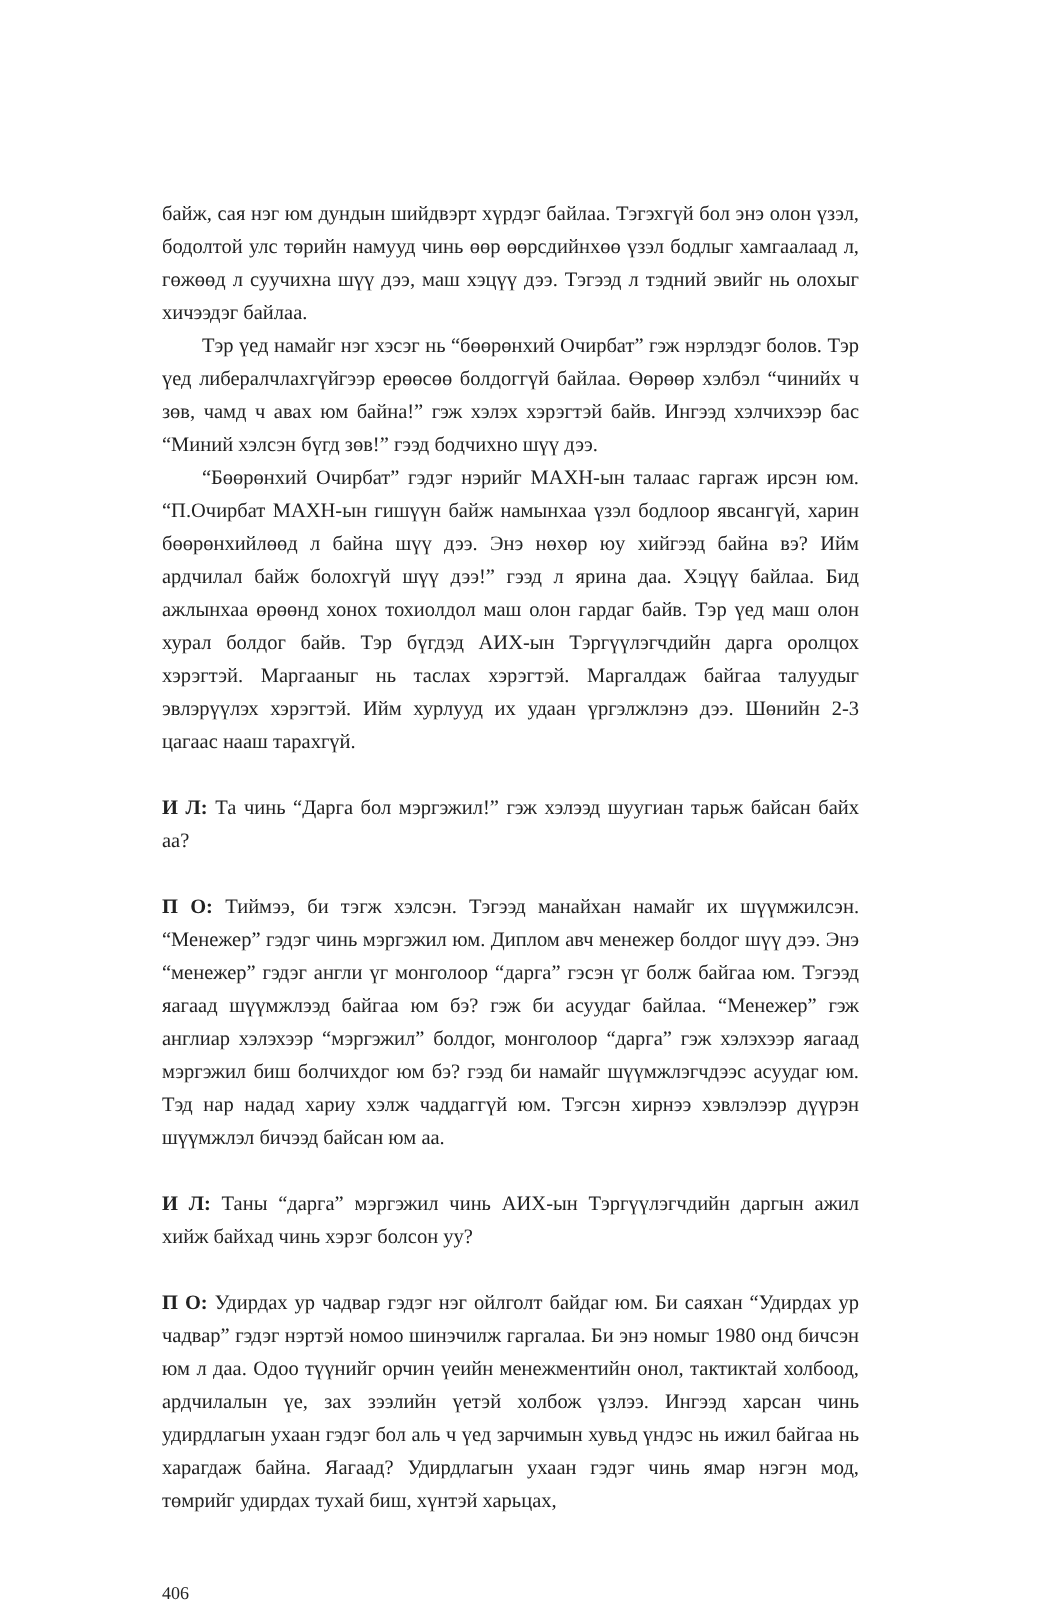байж, сая нэг юм дундын шийдвэрт хүрдэг байлаа. Тэгэхгүй бол энэ олон үзэл, бодолтой улс төрийн намууд чинь өөр өөрсдийнхөө үзэл бодлыг хамгаалаад л, гөжөөд л суучихна шүү дээ, маш хэцүү дээ. Тэгээд л тэдний эвийг нь олохыг хичээдэг байлаа.
Тэр үед намайг нэг хэсэг нь “бөөрөнхий Очирбат” гэж нэрлэдэг болов. Тэр үед либералчлахгүйгээр ерөөсөө болдоггүй байлаа. Өөрөөр хэлбэл “чинийх ч зөв, чамд ч авах юм байна!” гэж хэлэх хэрэгтэй байв. Ингээд хэлчихээр бас “Миний хэлсэн бүгд зөв!” гээд бодчихно шүү дээ.
“Бөөрөнхий Очирбат” гэдэг нэрийг МАХН-ын талаас гаргаж ирсэн юм. “П.Очирбат МАХН-ын гишүүн байж намынхаа үзэл бодлоор явсангүй, харин бөөрөнхийлөөд л байна шүү дээ. Энэ нөхөр юу хийгээд байна вэ? Ийм ардчилал байж болохгүй шүү дээ!” гээд л ярина даа. Хэцүү байлаа. Бид ажлынхаа өрөөнд хонох тохиолдол маш олон гардаг байв. Тэр үед маш олон хурал болдог байв. Тэр бүгдэд АИХ-ын Тэргүүлэгчдийн дарга оролцох хэрэгтэй. Маргааныг нь таслах хэрэгтэй. Маргалдаж байгаа талуудыг эвлэрүүлэх хэрэгтэй. Ийм хурлууд их удаан үргэлжлэнэ дээ. Шөнийн 2-3 цагаас нааш тарахгүй.
И Л: Та чинь “Дарга бол мэргэжил!” гэж хэлээд шуугиан тарьж байсан байх аа?
П О: Тиймээ, би тэгж хэлсэн. Тэгээд манайхан намайг их шүүмжилсэн. “Менежер” гэдэг чинь мэргэжил юм. Диплом авч менежер болдог шүү дээ. Энэ “менежер” гэдэг англи үг монголоор “дарга” гэсэн үг болж байгаа юм. Тэгээд яагаад шүүмжлээд байгаа юм бэ? гэж би асуудаг байлаа. “Менежер” гэж англиар хэлэхээр “мэргэжил” болдог, монголоор “дарга” гэж хэлэхээр яагаад мэргэжил биш болчихдог юм бэ? гээд би намайг шүүмжлэгчдээс асуудаг юм. Тэд нар надад хариу хэлж чаддаггүй юм. Тэгсэн хирнээ хэвлэлээр дүүрэн шүүмжлэл бичээд байсан юм аа.
И Л: Таны “дарга” мэргэжил чинь АИХ-ын Тэргүүлэгчдийн даргын ажил хийж байхад чинь хэрэг болсон уу?
П О: Удирдах ур чадвар гэдэг нэг ойлголт байдаг юм. Би саяхан “Удирдах ур чадвар” гэдэг нэртэй номоо шинэчилж гаргалаа. Би энэ номыг 1980 онд бичсэн юм л даа. Одоо түүнийг орчин үеийн менежментийн онол, тактиктай холбоод, ардчилалын үе, зах зээлийн үетэй холбож үзлээ. Ингээд харсан чинь удирдлагын ухаан гэдэг бол аль ч үед зарчимын хувьд үндэс нь ижил байгаа нь харагдаж байна. Яагаад? Удирдлагын ухаан гэдэг чинь ямар нэгэн мод, төмрийг удирдах тухай биш, хүнтэй харьцах,
406